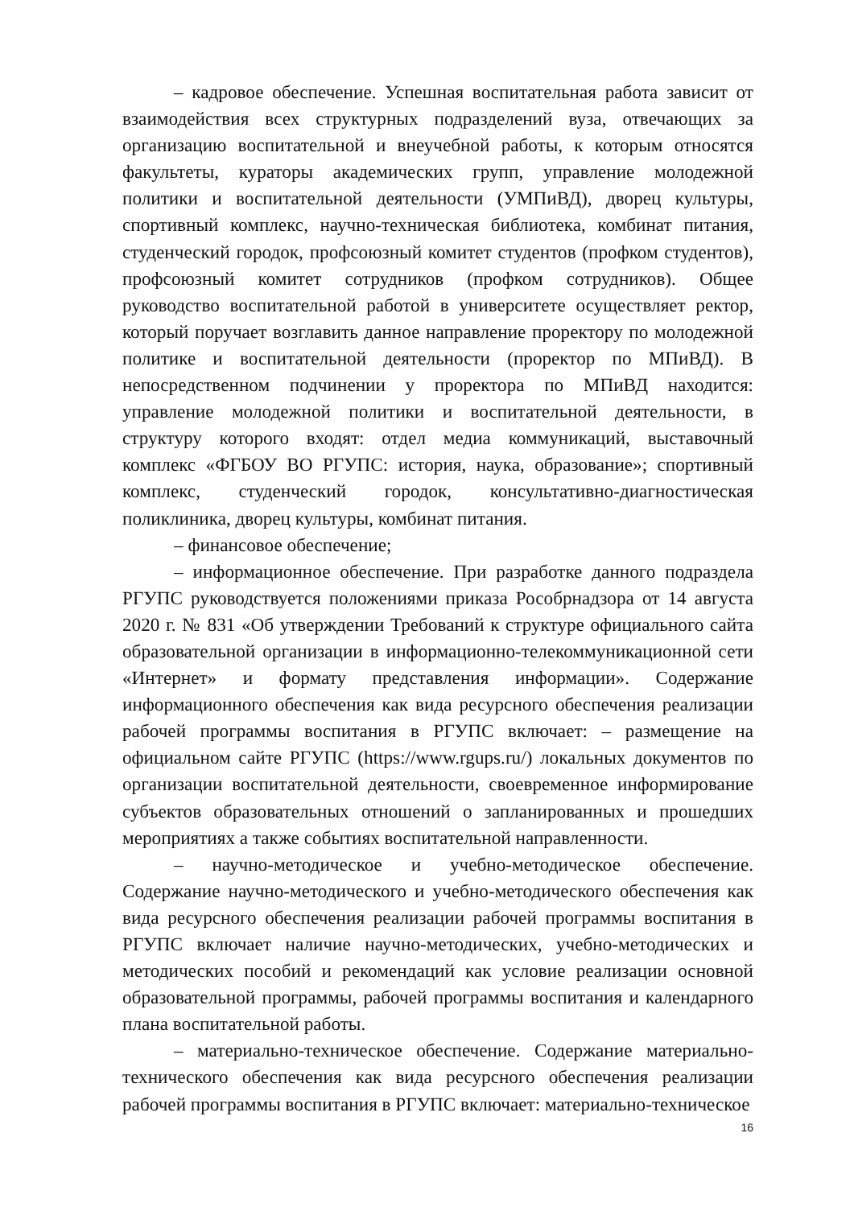– кадровое обеспечение. Успешная воспитательная работа зависит от взаимодействия всех структурных подразделений вуза, отвечающих за организацию воспитательной и внеучебной работы, к которым относятся факультеты, кураторы академических групп, управление молодежной политики и воспитательной деятельности (УМПиВД), дворец культуры, спортивный комплекс, научно-техническая библиотека, комбинат питания, студенческий городок, профсоюзный комитет студентов (профком студентов), профсоюзный комитет сотрудников (профком сотрудников). Общее руководство воспитательной работой в университете осуществляет ректор, который поручает возглавить данное направление проректору по молодежной политике и воспитательной деятельности (проректор по МПиВД). В непосредственном подчинении у проректора по МПиВД находится: управление молодежной политики и воспитательной деятельности, в структуру которого входят: отдел медиа коммуникаций, выставочный комплекс «ФГБОУ ВО РГУПС: история, наука, образование»; спортивный комплекс, студенческий городок, консультативно-диагностическая поликлиника, дворец культуры, комбинат питания.
– финансовое обеспечение;
– информационное обеспечение. При разработке данного подраздела РГУПС руководствуется положениями приказа Рособрнадзора от 14 августа 2020 г. № 831 «Об утверждении Требований к структуре официального сайта образовательной организации в информационно-телекоммуникационной сети «Интернет» и формату представления информации». Содержание информационного обеспечения как вида ресурсного обеспечения реализации рабочей программы воспитания в РГУПС включает: – размещение на официальном сайте РГУПС (https://www.rgups.ru/) локальных документов по организации воспитательной деятельности, своевременное информирование субъектов образовательных отношений о запланированных и прошедших мероприятиях а также событиях воспитательной направленности.
– научно-методическое и учебно-методическое обеспечение. Содержание научно-методического и учебно-методического обеспечения как вида ресурсного обеспечения реализации рабочей программы воспитания в РГУПС включает наличие научно-методических, учебно-методических и методических пособий и рекомендаций как условие реализации основной образовательной программы, рабочей программы воспитания и календарного плана воспитательной работы.
– материально-техническое обеспечение. Содержание материально-технического обеспечения как вида ресурсного обеспечения реализации рабочей программы воспитания в РГУПС включает: материально-техническое
16